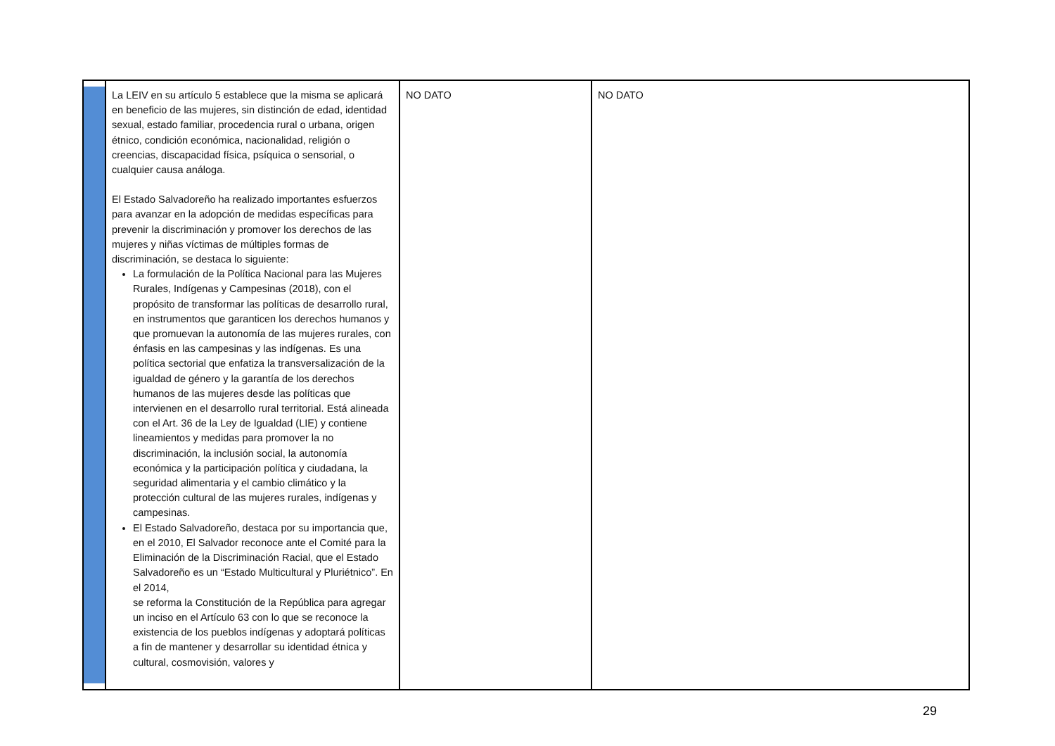| | La LEIV en su artículo 5 establece que la misma se aplicará en beneficio de las mujeres, sin distinción de edad, identidad sexual, estado familiar, procedencia rural o urbana, origen étnico, condición económica, nacionalidad, religión o creencias, discapacidad física, psíquica o sensorial, o cualquier causa análoga. El Estado Salvadoreño ha realizado importantes esfuerzos para avanzar en la adopción de medidas específicas para prevenir la discriminación y promover los derechos de las mujeres y niñas víctimas de múltiples formas de discriminación, se destaca lo siguiente: La formulación de la Política Nacional para las Mujeres Rurales, Indígenas y Campesinas (2018), con el propósito de transformar las políticas de desarrollo rural, en instrumentos que garanticen los derechos humanos y que promuevan la autonomía de las mujeres rurales, con énfasis en las campesinas y las indígenas. Es una política sectorial que enfatiza la transversalización de la igualdad de género y la garantía de los derechos humanos de las mujeres desde las políticas que intervienen en el desarrollo rural territorial. Está alineada con el Art. 36 de la Ley de Igualdad (LIE) y contiene lineamientos y medidas para promover la no discriminación, la inclusión social, la autonomía económica y la participación política y ciudadana, la seguridad alimentaria y el cambio climático y la protección cultural de las mujeres rurales, indígenas y campesinas. El Estado Salvadoreño, destaca por su importancia que, en el 2010, El Salvador reconoce ante el Comité para la Eliminación de la Discriminación Racial, que el Estado Salvadoreño es un “Estado Multicultural y Pluriétnico”. En el 2014, se reforma la Constitución de la República para agregar un inciso en el Artículo 63 con lo que se reconoce la existencia de los pueblos indígenas y adoptará políticas a fin de mantener y desarrollar su identidad étnica y cultural, cosmovisión, valores y | NO DATO | NO DATO |
29